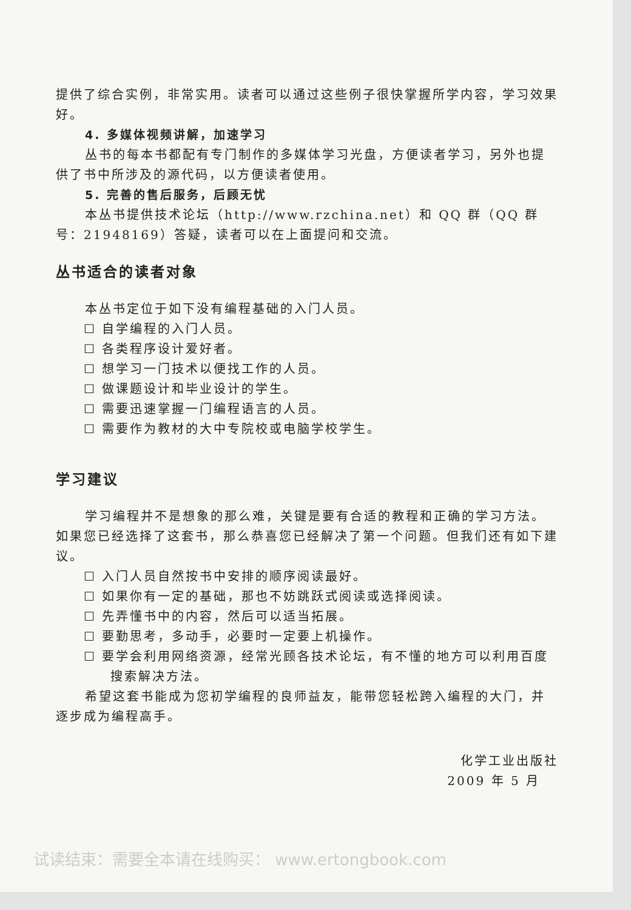提供了综合实例，非常实用。读者可以通过这些例子很快掌握所学内容，学习效果好。
4. 多媒体视频讲解，加速学习
丛书的每本书都配有专门制作的多媒体学习光盘，方便读者学习，另外也提供了书中所涉及的源代码，以方便读者使用。
5. 完善的售后服务，后顾无忧
本丛书提供技术论坛（http://www.rzchina.net）和 QQ 群（QQ 群号：21948169）答疑，读者可以在上面提问和交流。
丛书适合的读者对象
本丛书定位于如下没有编程基础的入门人员。
☐ 自学编程的入门人员。
☐ 各类程序设计爱好者。
☐ 想学习一门技术以便找工作的人员。
☐ 做课题设计和毕业设计的学生。
☐ 需要迅速掌握一门编程语言的人员。
☐ 需要作为教材的大中专院校或电脑学校学生。
学习建议
学习编程并不是想象的那么难，关键是要有合适的教程和正确的学习方法。如果您已经选择了这套书，那么恭喜您已经解决了第一个问题。但我们还有如下建议。
☐ 入门人员自然按书中安排的顺序阅读最好。
☐ 如果你有一定的基础，那也不妨跳跃式阅读或选择阅读。
☐ 先弄懂书中的内容，然后可以适当拓展。
☐ 要勤思考，多动手，必要时一定要上机操作。
☐ 要学会利用网络资源，经常光顾各技术论坛，有不懂的地方可以利用百度搜索解决方法。
希望这套书能成为您初学编程的良师益友，能带您轻松跨入编程的大门，并逐步成为编程高手。
化学工业出版社
2009 年 5 月
试读结束：需要全本请在线购买： www.ertongbook.com